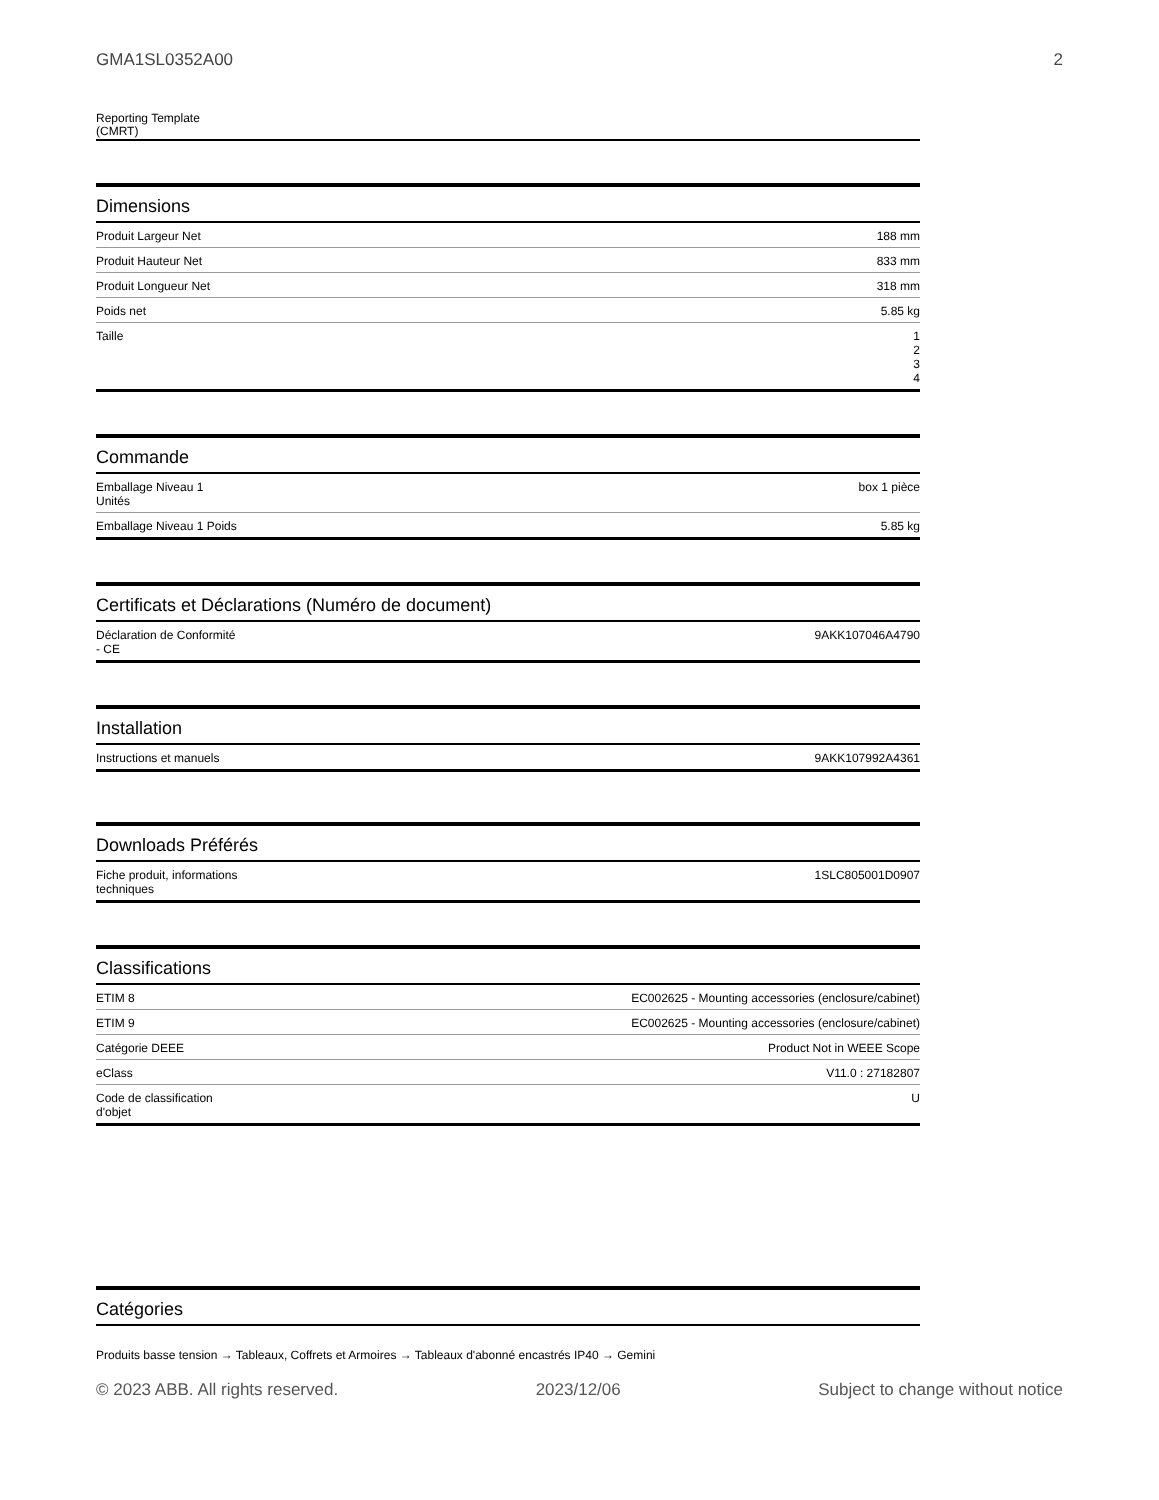GMA1SL0352A00 2
Reporting Template
(CMRT)
Dimensions
| Produit Largeur Net | 188 mm |
| Produit Hauteur Net | 833 mm |
| Produit Longueur Net | 318 mm |
| Poids net | 5.85 kg |
| Taille | 1 2 3 4 |
Commande
| Emballage Niveau 1 Unités | box 1 pièce |
| Emballage Niveau 1 Poids | 5.85 kg |
Certificats et Déclarations (Numéro de document)
| Déclaration de Conformité - CE | 9AKK107046A4790 |
Installation
| Instructions et manuels | 9AKK107992A4361 |
Downloads Préférés
| Fiche produit, informations techniques | 1SLC805001D0907 |
Classifications
| ETIM 8 | EC002625 - Mounting accessories (enclosure/cabinet) |
| ETIM 9 | EC002625 - Mounting accessories (enclosure/cabinet) |
| Catégorie DEEE | Product Not in WEEE Scope |
| eClass | V11.0 : 27182807 |
| Code de classification d'objet | U |
Catégories
Produits basse tension → Tableaux, Coffrets et Armoires → Tableaux d'abonné encastrés IP40 → Gemini
© 2023 ABB. All rights reserved. 2023/12/06 Subject to change without notice